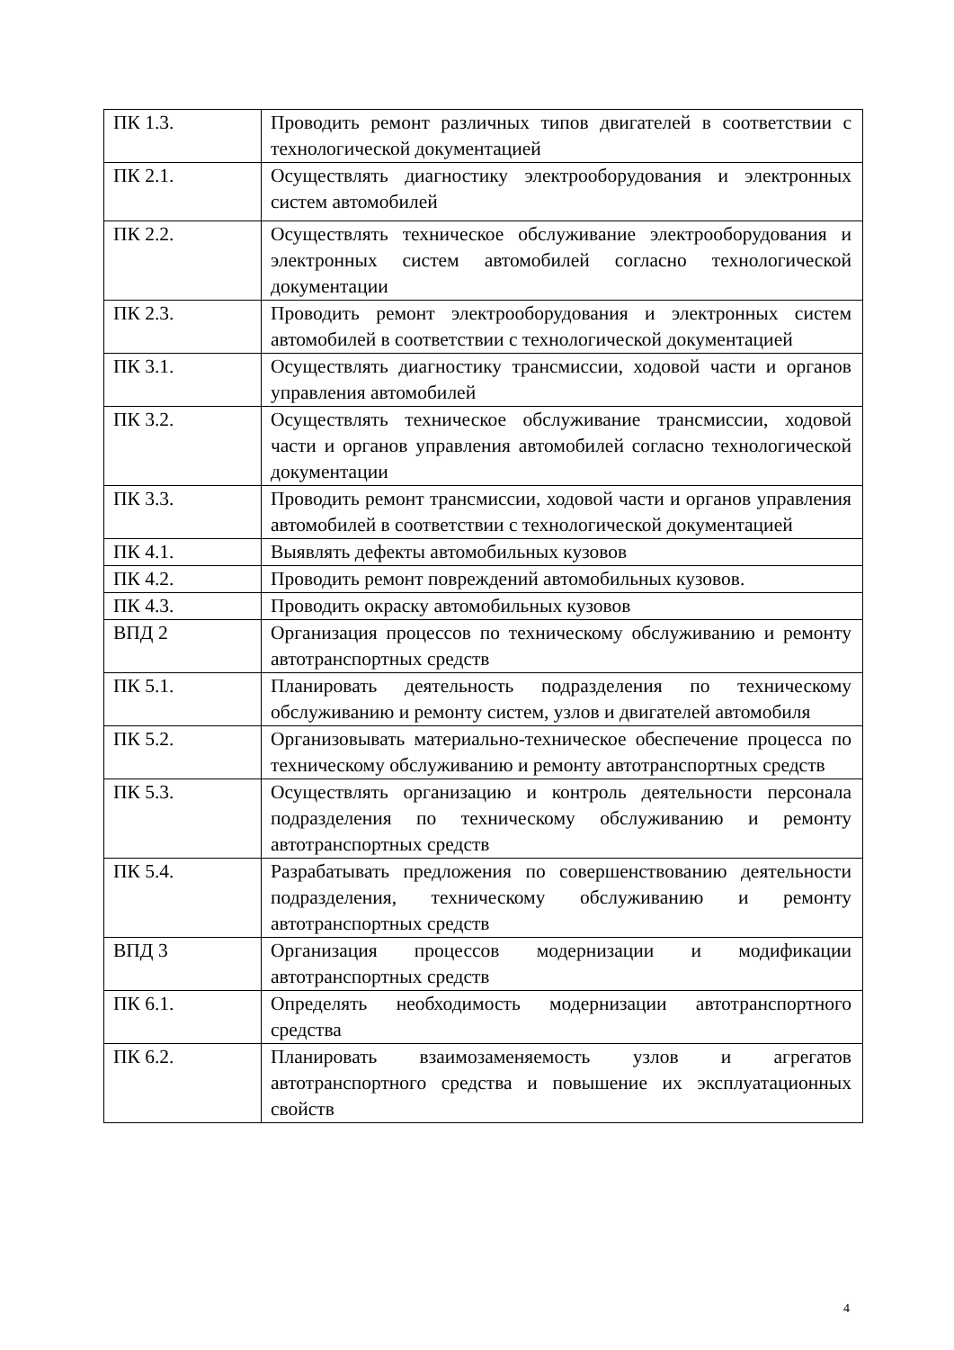| ПК 1.3. | Проводить ремонт различных типов двигателей в соответствии с технологической документацией |
| ПК 2.1. | Осуществлять диагностику электрооборудования и электронных систем автомобилей |
| ПК 2.2. | Осуществлять техническое обслуживание электрооборудования и электронных систем автомобилей согласно технологической документации |
| ПК 2.3. | Проводить ремонт электрооборудования и электронных систем автомобилей в соответствии с технологической документацией |
| ПК 3.1. | Осуществлять диагностику трансмиссии, ходовой части и органов управления автомобилей |
| ПК 3.2. | Осуществлять техническое обслуживание трансмиссии, ходовой части и органов управления автомобилей согласно технологической документации |
| ПК 3.3. | Проводить ремонт трансмиссии, ходовой части и органов управления автомобилей в соответствии с технологической документацией |
| ПК 4.1. | Выявлять дефекты автомобильных кузовов |
| ПК 4.2. | Проводить ремонт повреждений автомобильных кузовов. |
| ПК 4.3. | Проводить окраску автомобильных кузовов |
| ВПД 2 | Организация процессов по техническому обслуживанию и ремонту автотранспортных средств |
| ПК 5.1. | Планировать деятельность подразделения по техническому обслуживанию и ремонту систем, узлов и двигателей автомобиля |
| ПК 5.2. | Организовывать материально-техническое обеспечение процесса по техническому обслуживанию и ремонту автотранспортных средств |
| ПК 5.3. | Осуществлять организацию и контроль деятельности персонала подразделения по техническому обслуживанию и ремонту автотранспортных средств |
| ПК 5.4. | Разрабатывать предложения по совершенствованию деятельности подразделения, техническому обслуживанию и ремонту автотранспортных средств |
| ВПД 3 | Организация процессов модернизации и модификации автотранспортных средств |
| ПК 6.1. | Определять необходимость модернизации автотранспортного средства |
| ПК 6.2. | Планировать взаимозаменяемость узлов и агрегатов автотранспортного средства и повышение их эксплуатационных свойств |
4